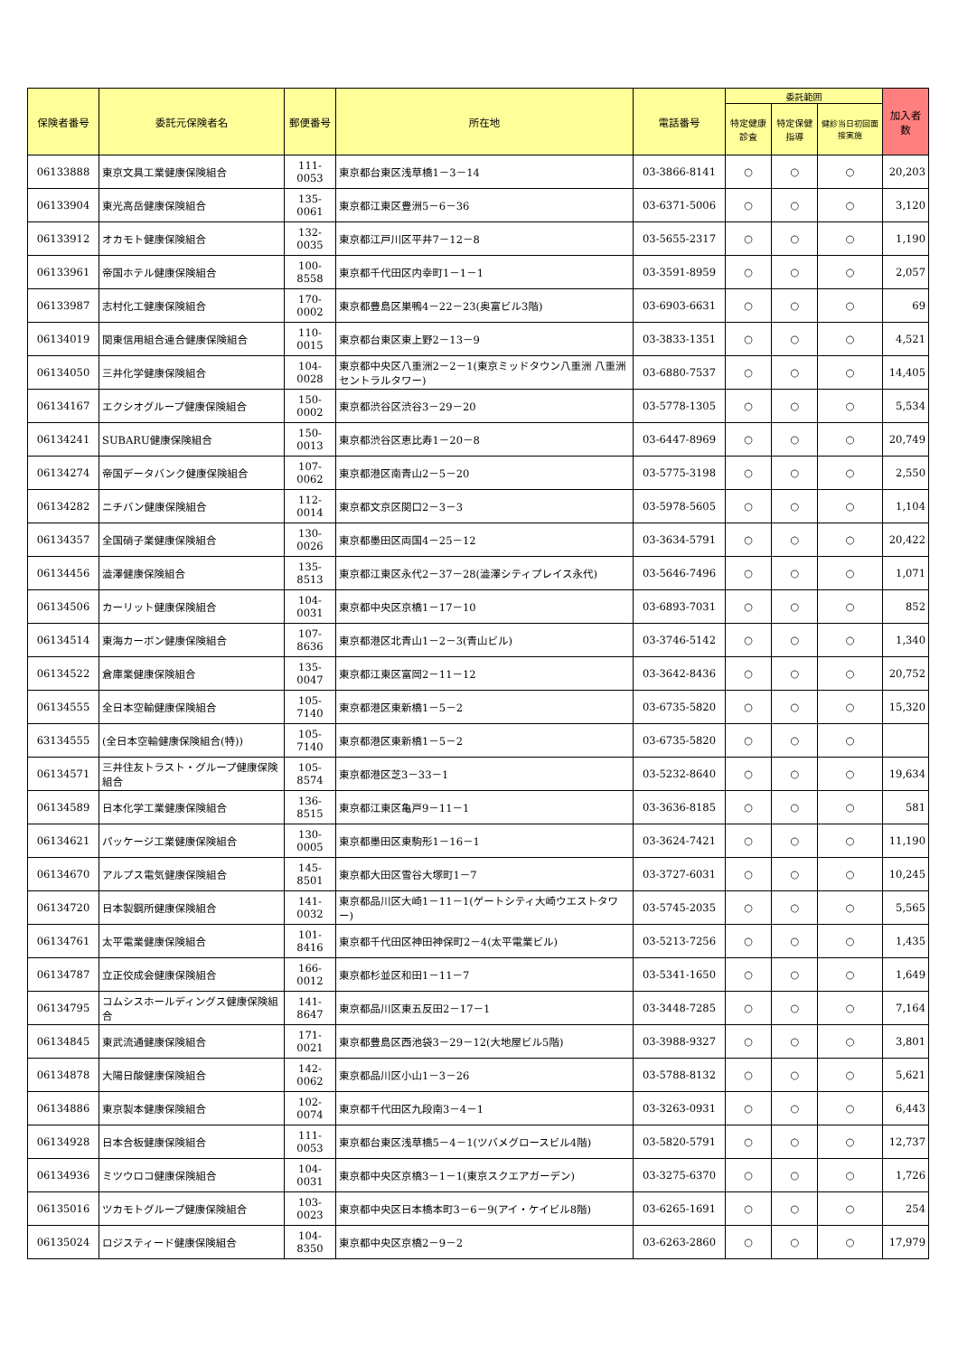| 保険者番号 | 委託元保険者名 | 郵便番号 | 所在地 | 電話番号 | 委託範囲 | | | 加入者数 |
| --- | --- | --- | --- | --- | --- | --- | --- | --- |
| | | | | | 特定健康診査 | 特定保健指導 | 健診当日初回面接実施 | |
| 06133888 | 東京文具工業健康保険組合 | 111-0053 | 東京都台東区浅草橋1－3－14 | 03-3866-8141 | ○ | ○ | ○ | 20,203 |
| 06133904 | 東光高岳健康保険組合 | 135-0061 | 東京都江東区豊洲5－6－36 | 03-6371-5006 | ○ | ○ | ○ | 3,120 |
| 06133912 | オカモト健康保険組合 | 132-0035 | 東京都江戸川区平井7－12－8 | 03-5655-2317 | ○ | ○ | ○ | 1,190 |
| 06133961 | 帝国ホテル健康保険組合 | 100-8558 | 東京都千代田区内幸町1－1－1 | 03-3591-8959 | ○ | ○ | ○ | 2,057 |
| 06133987 | 志村化工健康保険組合 | 170-0002 | 東京都豊島区巣鴨4－22－23(奥富ビル3階) | 03-6903-6631 | ○ | ○ | ○ | 69 |
| 06134019 | 関東信用組合連合健康保険組合 | 110-0015 | 東京都台東区東上野2－13－9 | 03-3833-1351 | ○ | ○ | ○ | 4,521 |
| 06134050 | 三井化学健康保険組合 | 104-0028 | 東京都中央区八重洲2－2－1(東京ミッドタウン八重洲 八重洲セントラルタワー) | 03-6880-7537 | ○ | ○ | ○ | 14,405 |
| 06134167 | エクシオグループ健康保険組合 | 150-0002 | 東京都渋谷区渋谷3－29－20 | 03-5778-1305 | ○ | ○ | ○ | 5,534 |
| 06134241 | SUBARU健康保険組合 | 150-0013 | 東京都渋谷区恵比寿1－20－8 | 03-6447-8969 | ○ | ○ | ○ | 20,749 |
| 06134274 | 帝国データバンク健康保険組合 | 107-0062 | 東京都港区南青山2－5－20 | 03-5775-3198 | ○ | ○ | ○ | 2,550 |
| 06134282 | ニチバン健康保険組合 | 112-0014 | 東京都文京区関口2－3－3 | 03-5978-5605 | ○ | ○ | ○ | 1,104 |
| 06134357 | 全国硝子業健康保険組合 | 130-0026 | 東京都墨田区両国4－25－12 | 03-3634-5791 | ○ | ○ | ○ | 20,422 |
| 06134456 | 澁澤健康保険組合 | 135-8513 | 東京都江東区永代2－37－28(澁澤シティプレイス永代) | 03-5646-7496 | ○ | ○ | ○ | 1,071 |
| 06134506 | カーリット健康保険組合 | 104-0031 | 東京都中央区京橋1－17－10 | 03-6893-7031 | ○ | ○ | ○ | 852 |
| 06134514 | 東海カーボン健康保険組合 | 107-8636 | 東京都港区北青山1－2－3(青山ビル) | 03-3746-5142 | ○ | ○ | ○ | 1,340 |
| 06134522 | 倉庫業健康保険組合 | 135-0047 | 東京都江東区富岡2－11－12 | 03-3642-8436 | ○ | ○ | ○ | 20,752 |
| 06134555 | 全日本空輸健康保険組合 | 105-7140 | 東京都港区東新橋1－5－2 | 03-6735-5820 | ○ | ○ | ○ | 15,320 |
| 63134555 | (全日本空輸健康保険組合(特)) | 105-7140 | 東京都港区東新橋1－5－2 | 03-6735-5820 | ○ | ○ | ○ | |
| 06134571 | 三井住友トラスト・グループ健康保険組合 | 105-8574 | 東京都港区芝3－33－1 | 03-5232-8640 | ○ | ○ | ○ | 19,634 |
| 06134589 | 日本化学工業健康保険組合 | 136-8515 | 東京都江東区亀戸9－11－1 | 03-3636-8185 | ○ | ○ | ○ | 581 |
| 06134621 | パッケージ工業健康保険組合 | 130-0005 | 東京都墨田区東駒形1－16－1 | 03-3624-7421 | ○ | ○ | ○ | 11,190 |
| 06134670 | アルプス電気健康保険組合 | 145-8501 | 東京都大田区雪谷大塚町1－7 | 03-3727-6031 | ○ | ○ | ○ | 10,245 |
| 06134720 | 日本製鋼所健康保険組合 | 141-0032 | 東京都品川区大崎1－11－1(ゲートシティ大崎ウエストタワー) | 03-5745-2035 | ○ | ○ | ○ | 5,565 |
| 06134761 | 太平電業健康保険組合 | 101-8416 | 東京都千代田区神田神保町2－4(太平電業ビル) | 03-5213-7256 | ○ | ○ | ○ | 1,435 |
| 06134787 | 立正佼成会健康保険組合 | 166-0012 | 東京都杉並区和田1－11－7 | 03-5341-1650 | ○ | ○ | ○ | 1,649 |
| 06134795 | コムシスホールディングス健康保険組合 | 141-8647 | 東京都品川区東五反田2－17－1 | 03-3448-7285 | ○ | ○ | ○ | 7,164 |
| 06134845 | 東武流通健康保険組合 | 171-0021 | 東京都豊島区西池袋3－29－12(大地屋ビル5階) | 03-3988-9327 | ○ | ○ | ○ | 3,801 |
| 06134878 | 大陽日酸健康保険組合 | 142-0062 | 東京都品川区小山1－3－26 | 03-5788-8132 | ○ | ○ | ○ | 5,621 |
| 06134886 | 東京製本健康保険組合 | 102-0074 | 東京都千代田区九段南3－4－1 | 03-3263-0931 | ○ | ○ | ○ | 6,443 |
| 06134928 | 日本合板健康保険組合 | 111-0053 | 東京都台東区浅草橋5－4－1(ツバメグロースビル4階) | 03-5820-5791 | ○ | ○ | ○ | 12,737 |
| 06134936 | ミツウロコ健康保険組合 | 104-0031 | 東京都中央区京橋3－1－1(東京スクエアガーデン) | 03-3275-6370 | ○ | ○ | ○ | 1,726 |
| 06135016 | ツカモトグループ健康保険組合 | 103-0023 | 東京都中央区日本橋本町3－6－9(アイ・ケイビル8階) | 03-6265-1691 | ○ | ○ | ○ | 254 |
| 06135024 | ロジスティード健康保険組合 | 104-8350 | 東京都中央区京橋2－9－2 | 03-6263-2860 | ○ | ○ | ○ | 17,979 |